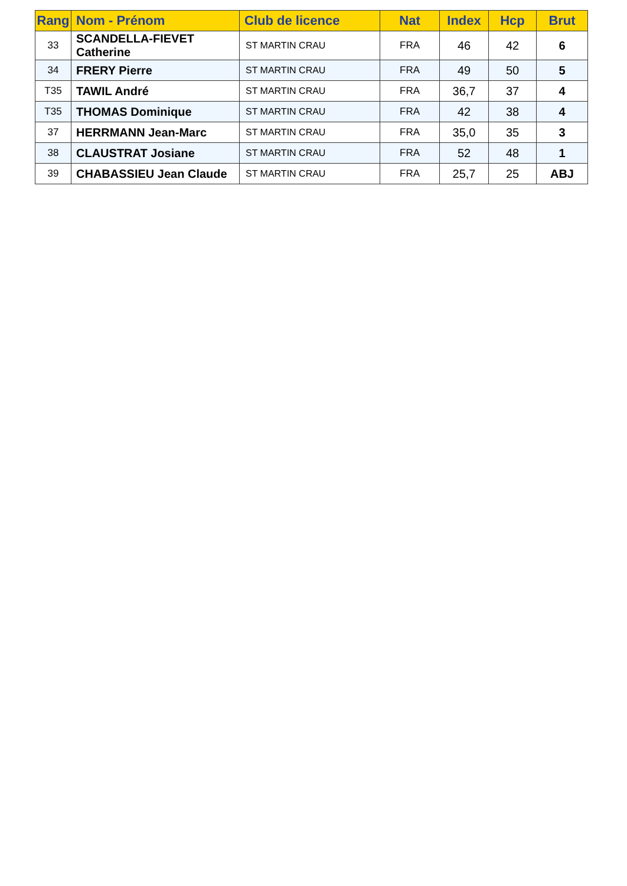| Rang | Nom - Prénom | Club de licence | Nat | Index | Hcp | Brut |
| --- | --- | --- | --- | --- | --- | --- |
| 33 | SCANDELLA-FIEVET Catherine | ST MARTIN CRAU | FRA | 46 | 42 | 6 |
| 34 | FRERY Pierre | ST MARTIN CRAU | FRA | 49 | 50 | 5 |
| T35 | TAWIL André | ST MARTIN CRAU | FRA | 36,7 | 37 | 4 |
| T35 | THOMAS Dominique | ST MARTIN CRAU | FRA | 42 | 38 | 4 |
| 37 | HERRMANN Jean-Marc | ST MARTIN CRAU | FRA | 35,0 | 35 | 3 |
| 38 | CLAUSTRAT Josiane | ST MARTIN CRAU | FRA | 52 | 48 | 1 |
| 39 | CHABASSIEU Jean Claude | ST MARTIN CRAU | FRA | 25,7 | 25 | ABJ |